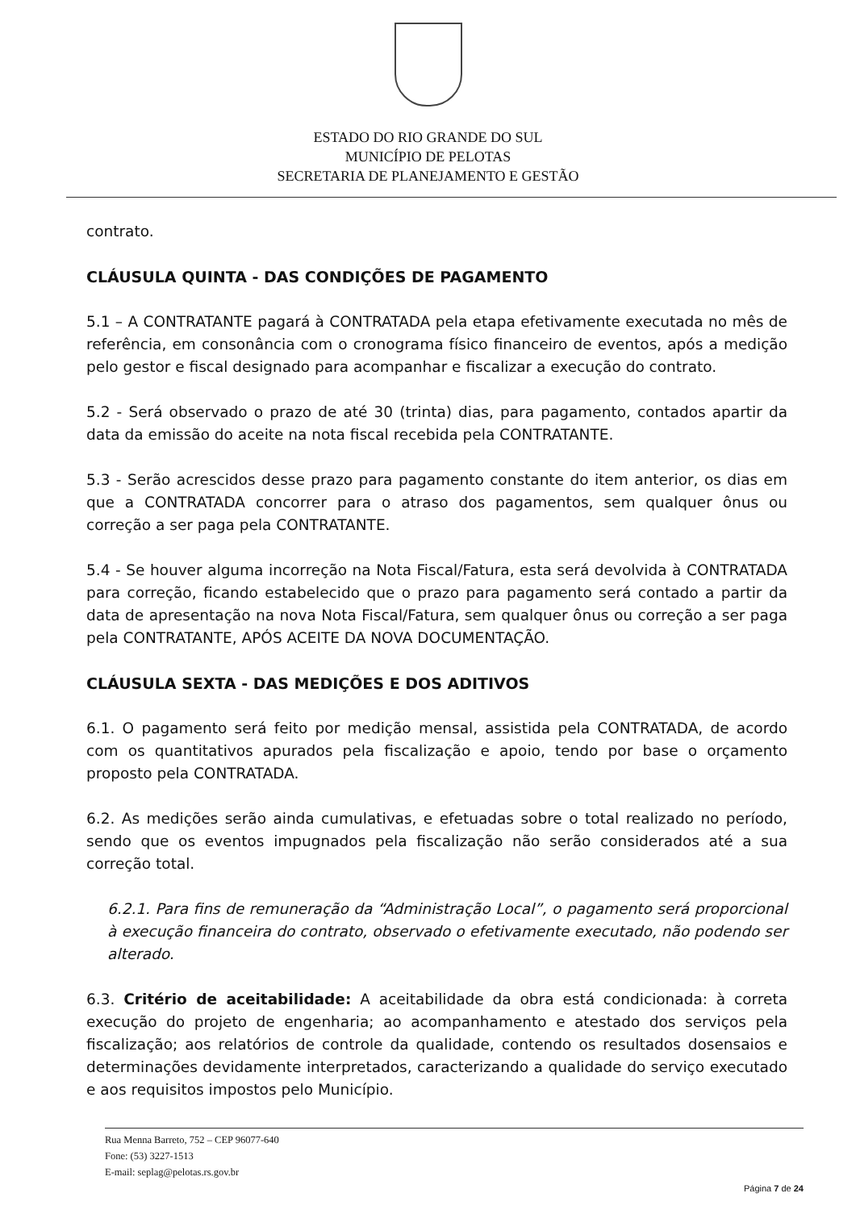ESTADO DO RIO GRANDE DO SUL
MUNICÍPIO DE PELOTAS
SECRETARIA DE PLANEJAMENTO E GESTÃO
contrato.
CLÁUSULA QUINTA - DAS CONDIÇÕES DE PAGAMENTO
5.1 – A CONTRATANTE pagará à CONTRATADA pela etapa efetivamente executada no mês de referência, em consonância com o cronograma físico financeiro de eventos, após a medição pelo gestor e fiscal designado para acompanhar e fiscalizar a execução do contrato.
5.2 - Será observado o prazo de até 30 (trinta) dias, para pagamento, contados apartir da data da emissão do aceite na nota fiscal recebida pela CONTRATANTE.
5.3 - Serão acrescidos desse prazo para pagamento constante do item anterior, os dias em que a CONTRATADA concorrer para o atraso dos pagamentos, sem qualquer ônus ou correção a ser paga pela CONTRATANTE.
5.4 - Se houver alguma incorreção na Nota Fiscal/Fatura, esta será devolvida à CONTRATADA para correção, ficando estabelecido que o prazo para pagamento será contado a partir da data de apresentação na nova Nota Fiscal/Fatura, sem qualquer ônus ou correção a ser paga pela CONTRATANTE, APÓS ACEITE DA NOVA DOCUMENTAÇÃO.
CLÁUSULA SEXTA - DAS MEDIÇÕES E DOS ADITIVOS
6.1. O pagamento será feito por medição mensal, assistida pela CONTRATADA, de acordo com os quantitativos apurados pela fiscalização e apoio, tendo por base o orçamento proposto pela CONTRATADA.
6.2. As medições serão ainda cumulativas, e efetuadas sobre o total realizado no período, sendo que os eventos impugnados pela fiscalização não serão considerados até a sua correção total.
6.2.1. Para fins de remuneração da “Administração Local”, o pagamento será proporcional à execução financeira do contrato, observado o efetivamente executado, não podendo ser alterado.
6.3. Critério de aceitabilidade: A aceitabilidade da obra está condicionada: à correta execução do projeto de engenharia; ao acompanhamento e atestado dos serviços pela fiscalização; aos relatórios de controle da qualidade, contendo os resultados dosensaios e determinações devidamente interpretados, caracterizando a qualidade do serviço executado e aos requisitos impostos pelo Município.
Rua Menna Barreto, 752 – CEP 96077-640
Fone: (53) 3227-1513
E-mail: seplag@pelotas.rs.gov.br
Página 7 de 24